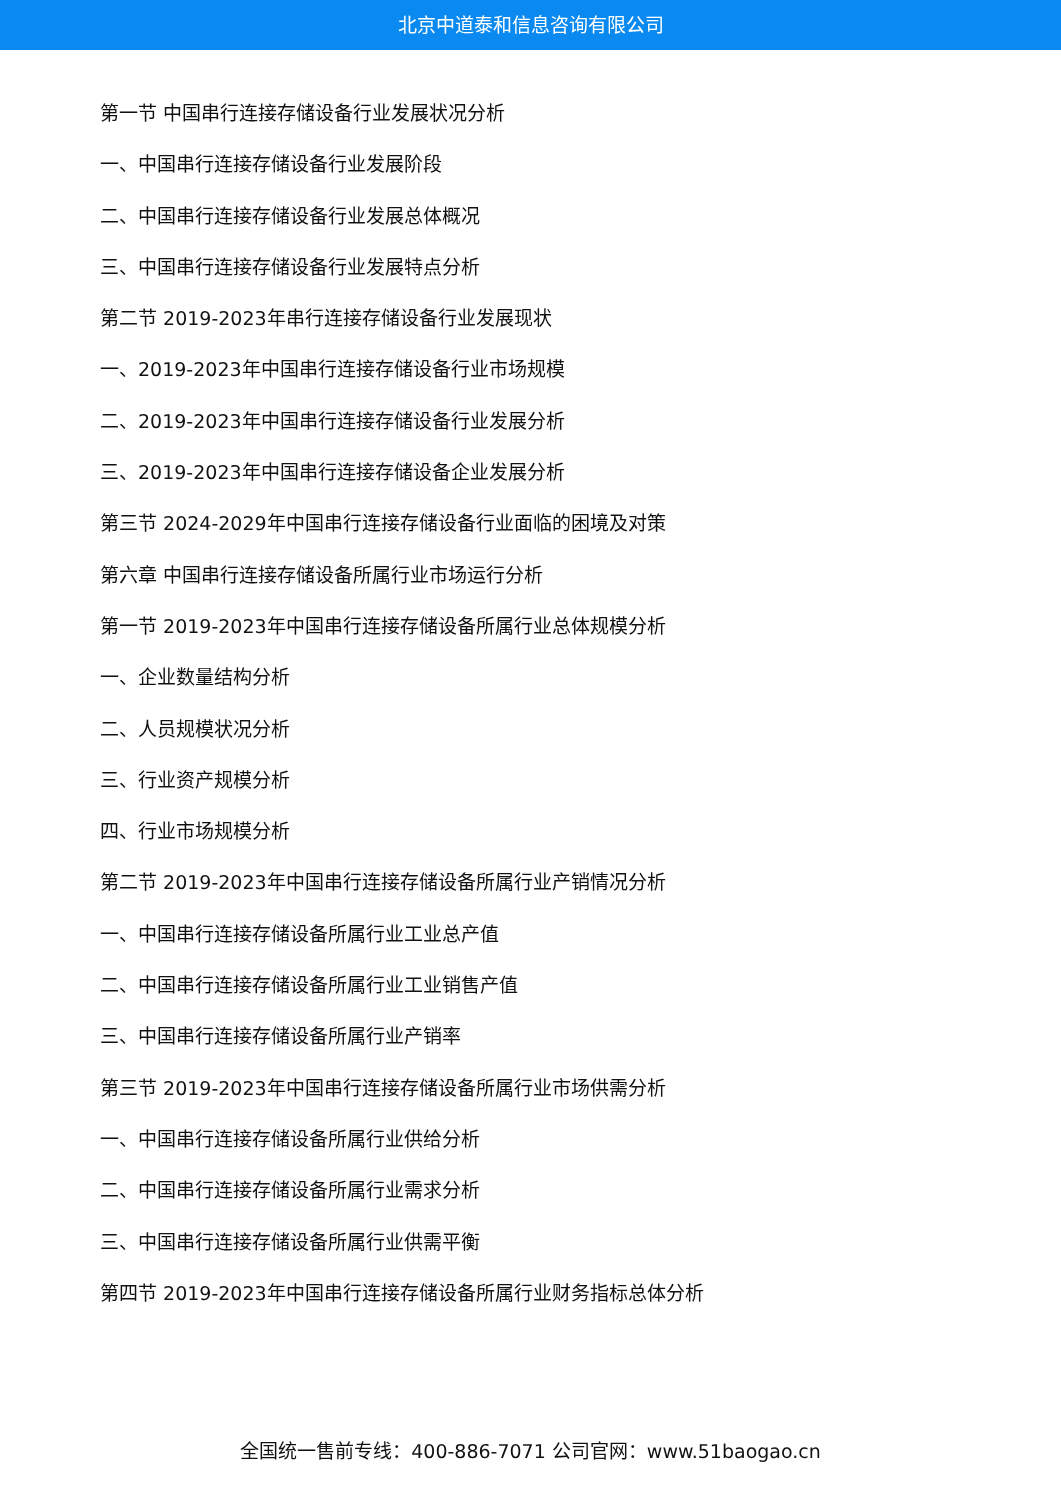北京中道泰和信息咨询有限公司
第一节 中国串行连接存储设备行业发展状况分析
一、中国串行连接存储设备行业发展阶段
二、中国串行连接存储设备行业发展总体概况
三、中国串行连接存储设备行业发展特点分析
第二节 2019-2023年串行连接存储设备行业发展现状
一、2019-2023年中国串行连接存储设备行业市场规模
二、2019-2023年中国串行连接存储设备行业发展分析
三、2019-2023年中国串行连接存储设备企业发展分析
第三节 2024-2029年中国串行连接存储设备行业面临的困境及对策
第六章 中国串行连接存储设备所属行业市场运行分析
第一节 2019-2023年中国串行连接存储设备所属行业总体规模分析
一、企业数量结构分析
二、人员规模状况分析
三、行业资产规模分析
四、行业市场规模分析
第二节 2019-2023年中国串行连接存储设备所属行业产销情况分析
一、中国串行连接存储设备所属行业工业总产值
二、中国串行连接存储设备所属行业工业销售产值
三、中国串行连接存储设备所属行业产销率
第三节 2019-2023年中国串行连接存储设备所属行业市场供需分析
一、中国串行连接存储设备所属行业供给分析
二、中国串行连接存储设备所属行业需求分析
三、中国串行连接存储设备所属行业供需平衡
第四节 2019-2023年中国串行连接存储设备所属行业财务指标总体分析
全国统一售前专线：400-886-7071 公司官网：www.51baogao.cn